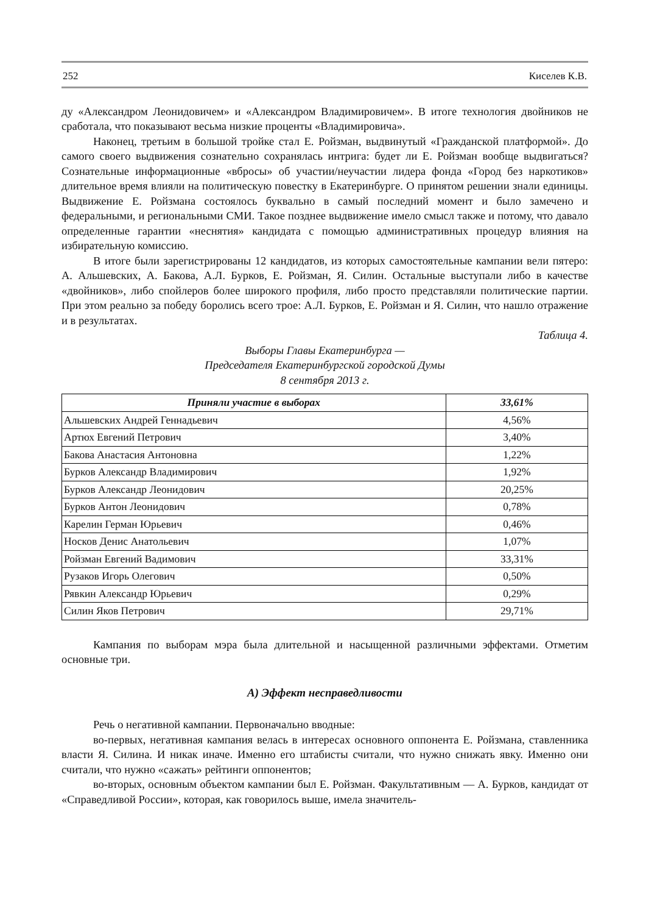252 Киселев К.В.
ду «Александром Леонидовичем» и «Александром Владимировичем». В итоге технология двойников не сработала, что показывают весьма низкие проценты «Владимировича».
Наконец, третьим в большой тройке стал Е. Ройзман, выдвинутый «Гражданской платформой». До самого своего выдвижения сознательно сохранялась интрига: будет ли Е. Ройзман вообще выдвигаться? Сознательные информационные «вбросы» об участии/неучастии лидера фонда «Город без наркотиков» длительное время влияли на политическую повестку в Екатеринбурге. О принятом решении знали единицы. Выдвижение Е. Ройзмана состоялось буквально в самый последний момент и было замечено и федеральными, и региональными СМИ. Такое позднее выдвижение имело смысл также и потому, что давало определенные гарантии «неснятия» кандидата с помощью административных процедур влияния на избирательную комиссию.
В итоге были зарегистрированы 12 кандидатов, из которых самостоятельные кампании вели пятеро: А. Альшевских, А. Бакова, А.Л. Бурков, Е. Ройзман, Я. Силин. Остальные выступали либо в качестве «двойников», либо спойлеров более широкого профиля, либо просто представляли политические партии. При этом реально за победу боролись всего трое: А.Л. Бурков, Е. Ройзман и Я. Силин, что нашло отражение и в результатах.
Таблица 4.
Выборы Главы Екатеринбурга —
Председателя Екатеринбургской городской Думы
8 сентября 2013 г.
| Приняли участие в выборах | 33,61% |
| --- | --- |
| Альшевских Андрей Геннадьевич | 4,56% |
| Артюх Евгений Петрович | 3,40% |
| Бакова Анастасия Антоновна | 1,22% |
| Бурков Александр Владимирович | 1,92% |
| Бурков Александр Леонидович | 20,25% |
| Бурков Антон Леонидович | 0,78% |
| Карелин Герман Юрьевич | 0,46% |
| Носков Денис Анатольевич | 1,07% |
| Ройзман Евгений Вадимович | 33,31% |
| Рузаков Игорь Олегович | 0,50% |
| Рявкин Александр Юрьевич | 0,29% |
| Силин Яков Петрович | 29,71% |
Кампания по выборам мэра была длительной и насыщенной различными эффектами. Отметим основные три.
А) Эффект несправедливости
Речь о негативной кампании. Первоначально вводные:
во-первых, негативная кампания велась в интересах основного оппонента Е. Ройзмана, ставленника власти Я. Силина. И никак иначе. Именно его штабисты считали, что нужно снижать явку. Именно они считали, что нужно «сажать» рейтинги оппонентов;
во-вторых, основным объектом кампании был Е. Ройзман. Факультативным — А. Бурков, кандидат от «Справедливой России», которая, как говорилось выше, имела значитель-